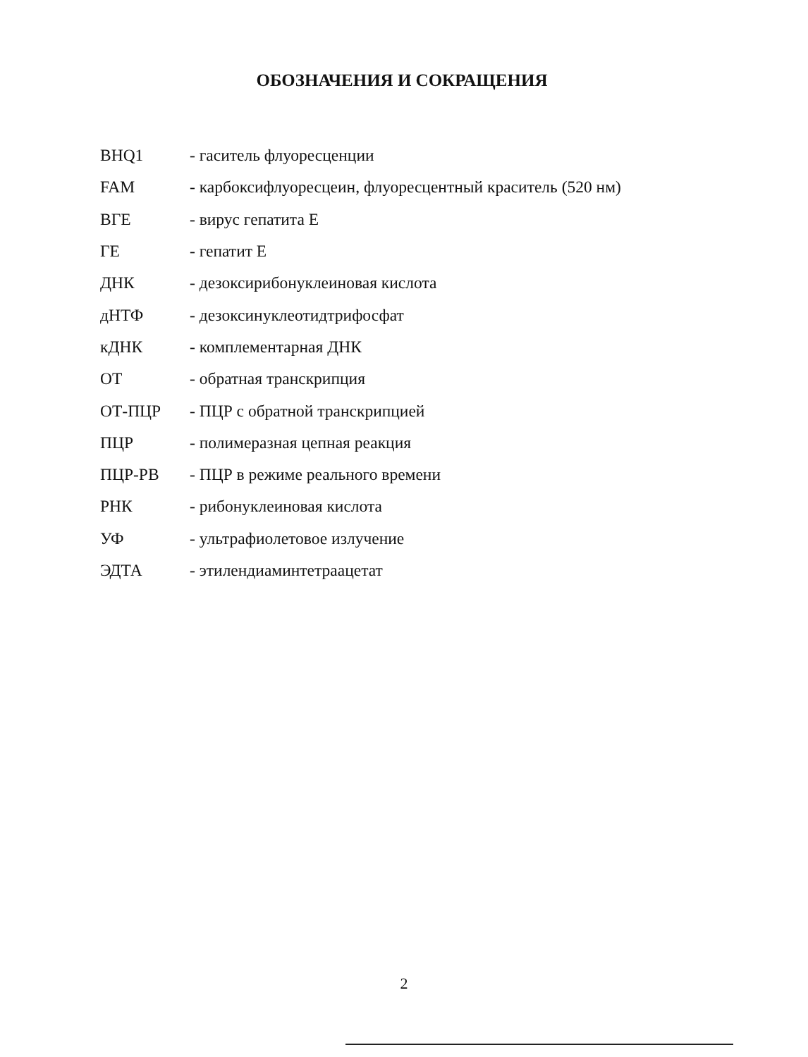ОБОЗНАЧЕНИЯ И СОКРАЩЕНИЯ
| BHQ1 | - гаситель флуоресценции |
| FAM | - карбоксифлуоресцеин, флуоресцентный краситель (520 нм) |
| ВГЕ | - вирус гепатита Е |
| ГЕ | - гепатит Е |
| ДНК | - дезоксирибонуклеиновая кислота |
| дНТФ | - дезоксинуклеотидтрифосфат |
| кДНК | - комплементарная ДНК |
| ОТ | - обратная транскрипция |
| ОТ-ПЦР | - ПЦР с обратной транскрипцией |
| ПЦР | - полимеразная цепная реакция |
| ПЦР-РВ | - ПЦР в режиме реального времени |
| РНК | - рибонуклеиновая кислота |
| УФ | - ультрафиолетовое излучение |
| ЭДТА | - этилендиаминтетраацетат |
2